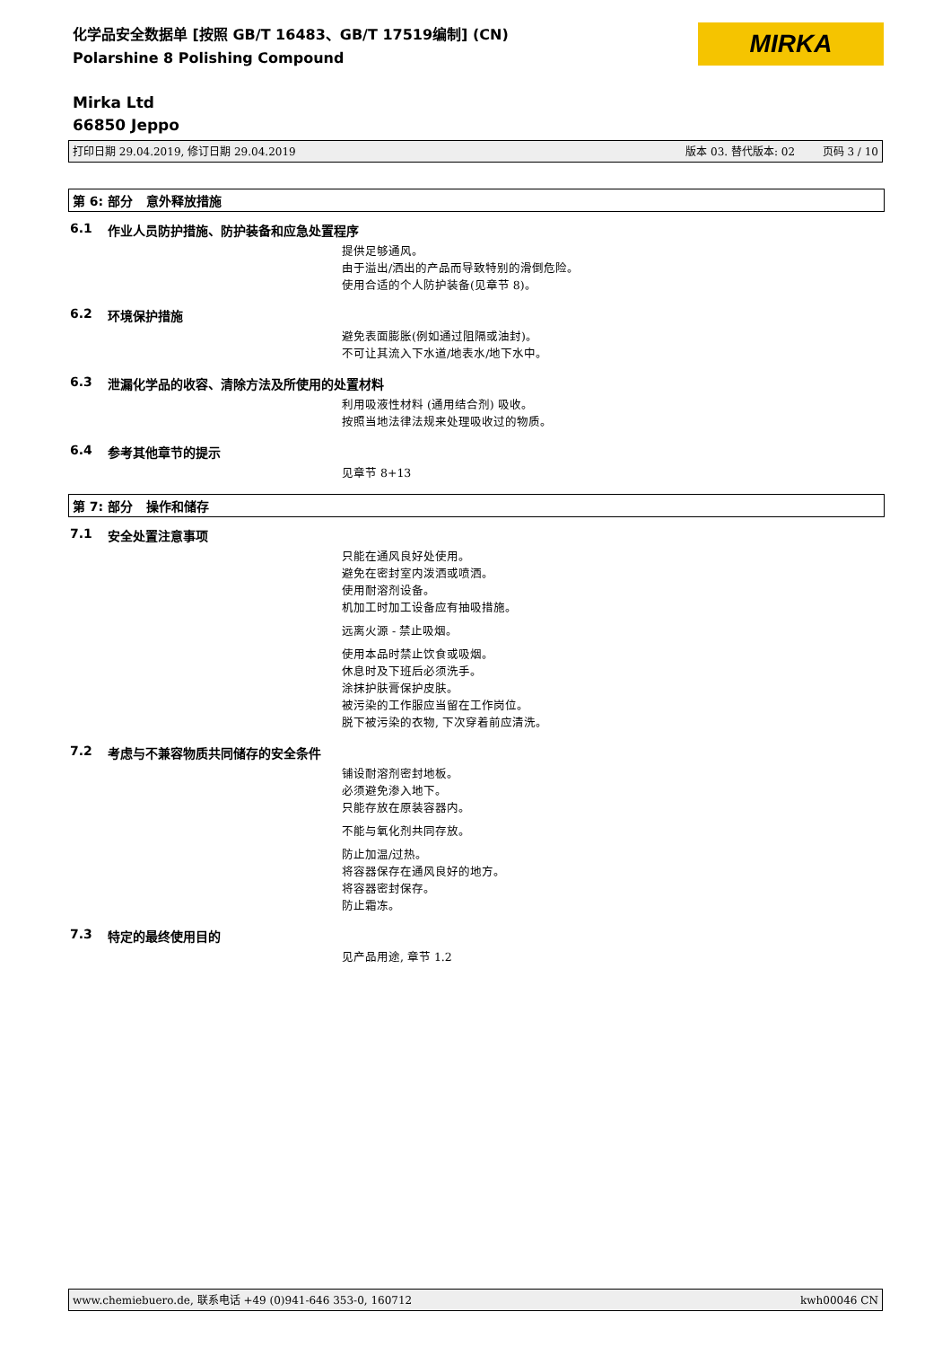化学品安全数据单 [按照 GB/T 16483、GB/T 17519编制] (CN)
Polarshine 8 Polishing Compound
MIRKA
Mirka Ltd
66850 Jeppo
打印日期 29.04.2019, 修订日期 29.04.2019 版本 03. 替代版本: 02 页码 3 / 10
第 6: 部分 意外释放措施
6.1 作业人员防护措施、防护装备和应急处置程序
提供足够通风。
由于溢出/洒出的产品而导致特别的滑倒危险。
使用合适的个人防护装备(见章节 8)。
6.2 环境保护措施
避免表面膨胀(例如通过阻隔或油封)。
不可让其流入下水道/地表水/地下水中。
6.3 泄漏化学品的收容、清除方法及所使用的处置材料
利用吸液性材料 (通用结合剂) 吸收。
按照当地法律法规来处理吸收过的物质。
6.4 参考其他章节的提示
见章节 8+13
第 7: 部分 操作和储存
7.1 安全处置注意事项
只能在通风良好处使用。
避免在密封室内泼洒或喷洒。
使用耐溶剂设备。
机加工时加工设备应有抽吸措施。
远离火源 - 禁止吸烟。
使用本品时禁止饮食或吸烟。
休息时及下班后必须洗手。
涂抹护肤膏保护皮肤。
被污染的工作服应当留在工作岗位。
脱下被污染的衣物, 下次穿着前应清洗。
7.2 考虑与不兼容物质共同储存的安全条件
铺设耐溶剂密封地板。
必须避免渗入地下。
只能存放在原装容器内。
不能与氧化剂共同存放。
防止加温/过热。
将容器保存在通风良好的地方。
将容器密封保存。
防止霜冻。
7.3 特定的最终使用目的
见产品用途, 章节 1.2
www.chemiebuero.de, 联系电话 +49 (0)941-646 353-0, 160712 kwh00046 CN